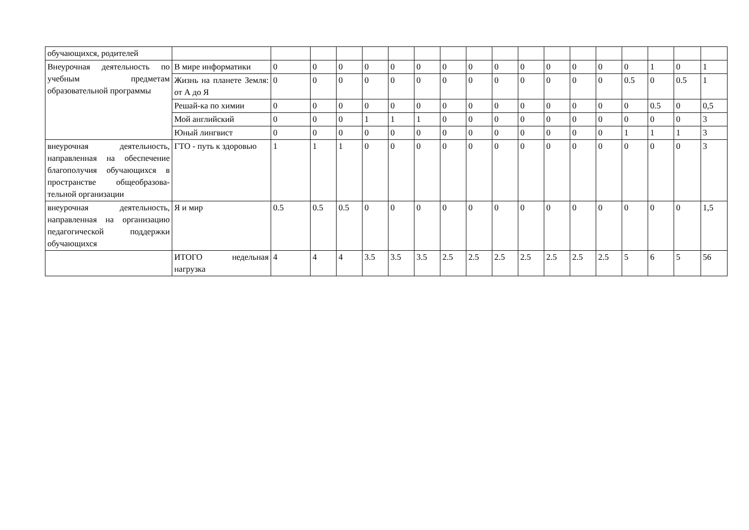| обучающихся, родителей | | | | | | | | | | | | | | | | | | |
| Внеурочная деятельность по учебным предметам образовательной программы | В мире информатики | 0 | 0 | 0 | 0 | 0 | 0 | 0 | 0 | 0 | 0 | 0 | 0 | 0 | 0 | 1 | 0 | 1 |
| | Жизнь на планете Земля: от А до Я | 0 | 0 | 0 | 0 | 0 | 0 | 0 | 0 | 0 | 0 | 0 | 0 | 0 | 0.5 | 0 | 0.5 | 1 |
| | Решай-ка по химии | 0 | 0 | 0 | 0 | 0 | 0 | 0 | 0 | 0 | 0 | 0 | 0 | 0 | 0 | 0.5 | 0 | 0,5 |
| | Мой английский | 0 | 0 | 0 | 1 | 1 | 1 | 0 | 0 | 0 | 0 | 0 | 0 | 0 | 0 | 0 | 0 | 3 |
| | Юный лингвист | 0 | 0 | 0 | 0 | 0 | 0 | 0 | 0 | 0 | 0 | 0 | 0 | 0 | 1 | 1 | 1 | 3 |
| внеурочная деятельность, направленная на обеспе­чение благополучия обучающихся в прост­ранстве общеобразова­тельной организации | ГТО - путь к здоровью | 1 | 1 | 1 | 0 | 0 | 0 | 0 | 0 | 0 | 0 | 0 | 0 | 0 | 0 | 0 | 0 | 3 |
| внеурочная деятельность, направленная на органи­зацию педагогической поддержки обучающихся | Я и мир | 0.5 | 0.5 | 0.5 | 0 | 0 | 0 | 0 | 0 | 0 | 0 | 0 | 0 | 0 | 0 | 0 | 0 | 1,5 |
| | ИТОГО недельная нагрузка | 4 | 4 | 4 | 3.5 | 3.5 | 3.5 | 2.5 | 2.5 | 2.5 | 2.5 | 2.5 | 2.5 | 2.5 | 5 | 6 | 5 | 56 |